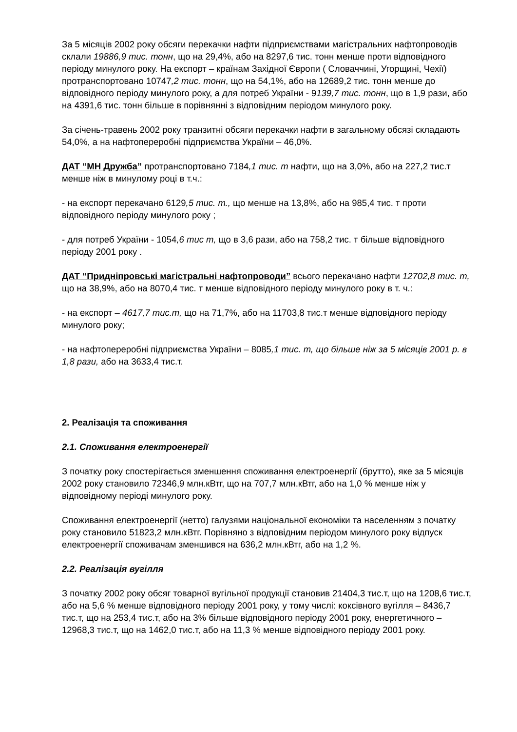За 5 місяців 2002 року обсяги перекачки нафти підприємствами магістральних нафтопроводів склали 19886,9 тис. тонн, що на 29,4%, або на 8297,6 тис. тонн менше проти відповідного періоду минулого року. На експорт – країнам Західної Європи ( Словаччині, Угорщині, Чехії) протранспортовано 10747,2 тис. тонн, що на 54,1%, або на 12689,2 тис. тонн менше до відповідного періоду минулого року, а для потреб України - 9139,7 тис. тонн, що в 1,9 рази, або на 4391,6 тис. тонн більше в порівнянні з відповідним періодом минулого року.
За січень-травень 2002 року транзитні обсяги перекачки нафти в загальному обсязі складають 54,0%, а на нафтопереробні підприємства України – 46,0%.
ДАТ “МН Дружба” протранспортовано 7184,1 тис. т нафти, що на 3,0%, або на 227,2 тис.т менше ніж в минулому році в т.ч.:
- на експорт перекачано 6129,5 тис. т., що менше на 13,8%, або на 985,4 тис. т проти відповідного періоду минулого року ;
- для потреб України - 1054,6 тис т, що в 3,6 рази, або на 758,2 тис. т більше відповідного періоду 2001 року .
ДАТ “Придніпровські магістральні нафтопроводи” всього перекачано нафти 12702,8 тис. т, що на 38,9%, або на 8070,4 тис. т менше відповідного періоду минулого року в т. ч.:
- на експорт – 4617,7 тис.т, що на 71,7%, або на 11703,8 тис.т менше відповідного періоду минулого року;
- на нафтопереробні підприємства України – 8085,1 тис. т, що більше ніж за 5 місяців 2001 р. в 1,8 рази, або на 3633,4 тис.т.
2. Реалізація та споживання
2.1. Споживання електроенергії
З початку року спостерігається зменшення споживання електроенергії (брутто), яке за 5 місяців 2002 року становило 72346,9 млн.кВтг, що на 707,7 млн.кВтг, або на 1,0 % менше ніж у відповідному періоді минулого року.
Споживання електроенергії (нетто) галузями національної економіки та населенням з початку року становило 51823,2 млн.кВтг. Порівняно з відповідним періодом минулого року відпуск електроенергії споживачам зменшився на 636,2 млн.кВтг, або на 1,2 %.
2.2. Реалізація вугілля
З початку 2002 року обсяг товарної вугільної продукції становив 21404,3 тис.т, що на 1208,6 тис.т, або на 5,6 % менше відповідного періоду 2001 року, у тому числі: коксівного вугілля – 8436,7 тис.т, що на 253,4 тис.т, або на 3% більше відповідного періоду 2001 року, енергетичного – 12968,3 тис.т, що на 1462,0 тис.т, або на 11,3 % менше відповідного періоду 2001 року.